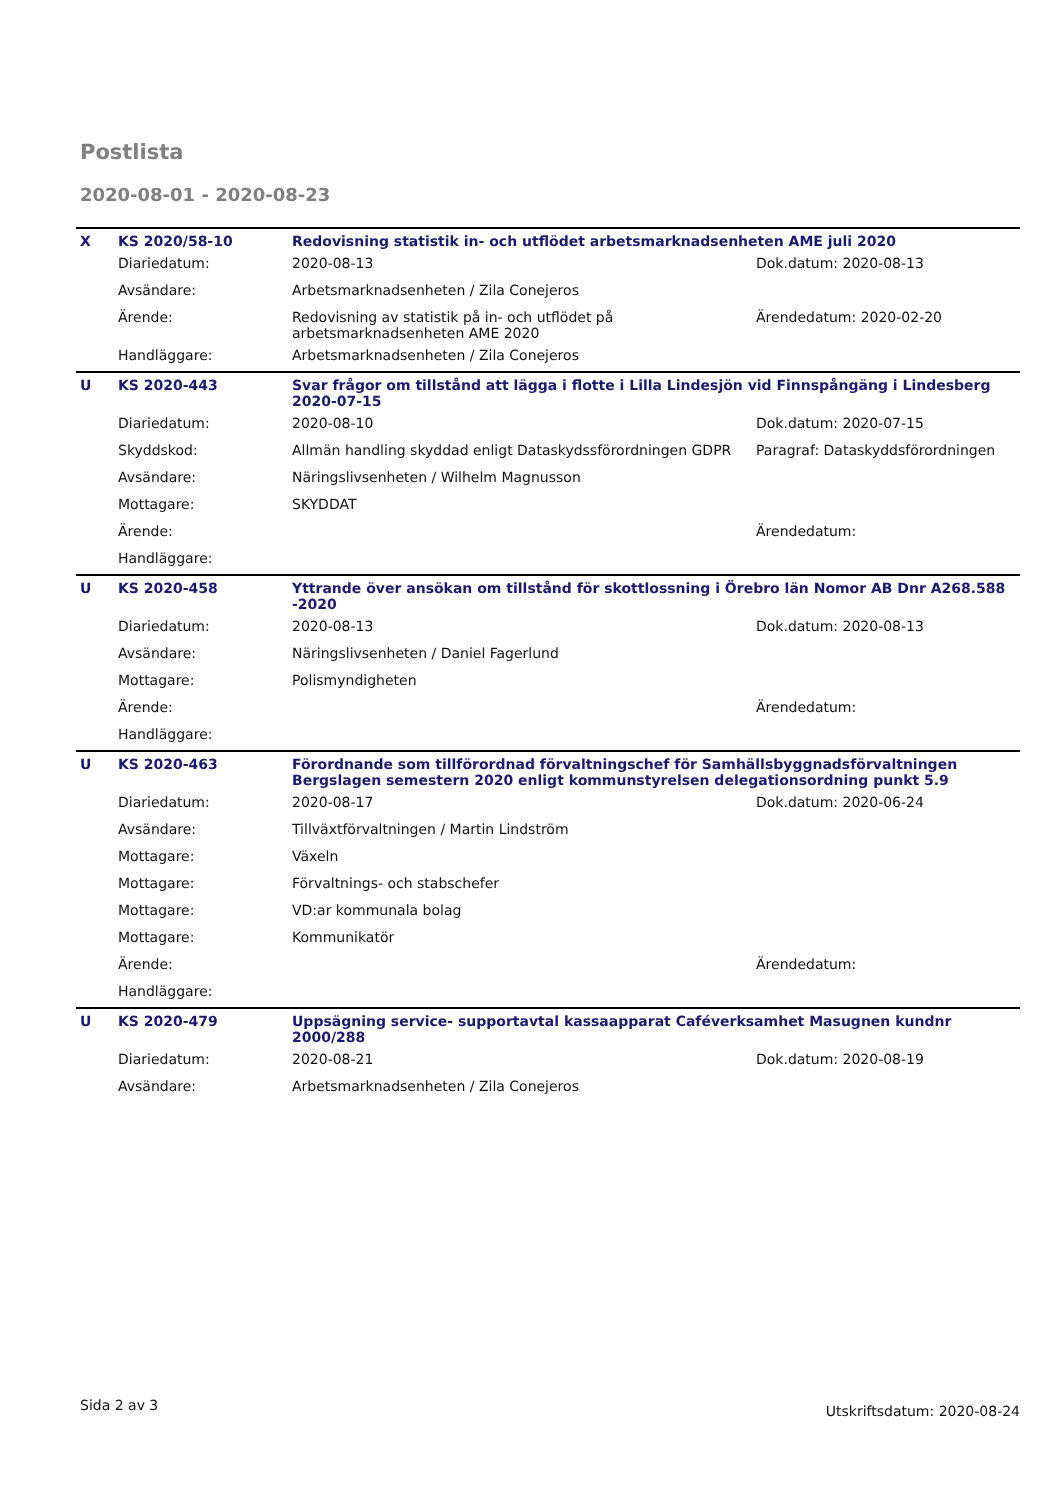Postlista
2020-08-01 - 2020-08-23
| X | KS 2020/58-10 | Redovisning statistik in- och utflödet arbetsmarknadsenheten AME juli 2020 | |
| | Diariedatum: | 2020-08-13 | Dok.datum: 2020-08-13 |
| | Avsändare: | Arbetsmarknadsenheten / Zila Conejeros | |
| | Ärende: | Redovisning av statistik på in- och utflödet på arbetsmarknadsenheten AME 2020 | Ärendedatum: 2020-02-20 |
| | Handläggare: | Arbetsmarknadsenheten / Zila Conejeros | |
| U | KS 2020-443 | Svar frågor om tillstånd att lägga i flotte i Lilla Lindesjön vid Finnspångäng i Lindesberg 2020-07-15 | |
| | Diariedatum: | 2020-08-10 | Dok.datum: 2020-07-15 |
| | Skyddskod: | Allmän handling skyddad enligt Dataskydssförordningen GDPR | Paragraf: Dataskyddsförordningen |
| | Avsändare: | Näringslivsenheten / Wilhelm Magnusson | |
| | Mottagare: | SKYDDAT | |
| | Ärende: | | Ärendedatum: |
| | Handläggare: | | |
| U | KS 2020-458 | Yttrande över ansökan om tillstånd för skottlossning i Örebro län Nomor AB Dnr A268.588 -2020 | |
| | Diariedatum: | 2020-08-13 | Dok.datum: 2020-08-13 |
| | Avsändare: | Näringslivsenheten / Daniel Fagerlund | |
| | Mottagare: | Polismyndigheten | |
| | Ärende: | | Ärendedatum: |
| | Handläggare: | | |
| U | KS 2020-463 | Förordnande som tillförordnad förvaltningschef för Samhällsbyggnadsförvaltningen Bergslagen semestern 2020 enligt kommunstyrelsen delegationsordning punkt 5.9 | |
| | Diariedatum: | 2020-08-17 | Dok.datum: 2020-06-24 |
| | Avsändare: | Tillväxtförvaltningen / Martin Lindström | |
| | Mottagare: | Växeln | |
| | Mottagare: | Förvaltnings- och stabschefer | |
| | Mottagare: | VD:ar kommunala bolag | |
| | Mottagare: | Kommunikatör | |
| | Ärende: | | Ärendedatum: |
| | Handläggare: | | |
| U | KS 2020-479 | Uppsägning service- supportavtal kassaapparat Caféverksamhet Masugnen kundnr 2000/288 | |
| | Diariedatum: | 2020-08-21 | Dok.datum: 2020-08-19 |
| | Avsändare: | Arbetsmarknadsenheten / Zila Conejeros | |
Sida 2 av 3 Utskriftsdatum: 2020-08-24